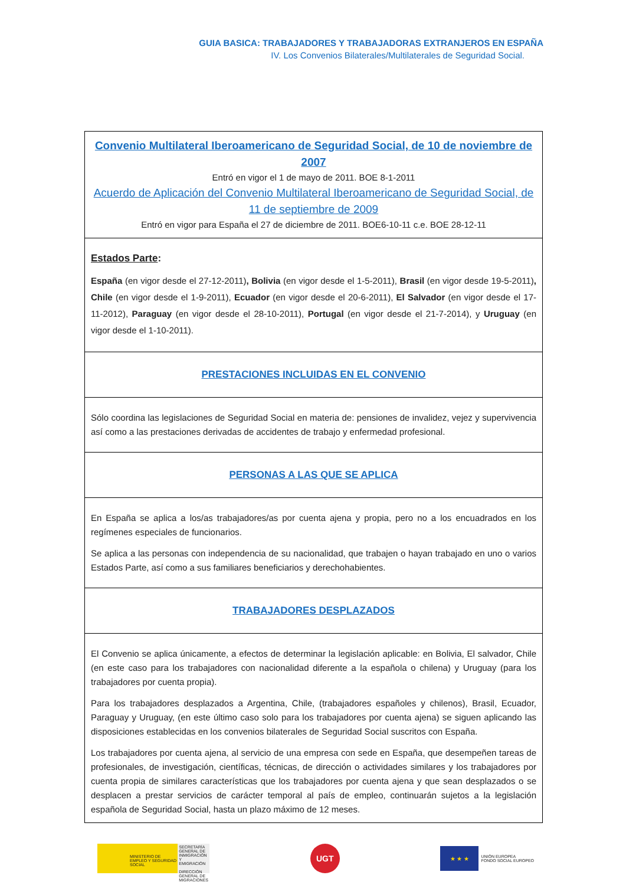GUIA BASICA: TRABAJADORES Y TRABAJADORAS EXTRANJEROS EN ESPAÑA
IV. Los Convenios Bilaterales/Multilaterales de Seguridad Social.
| Convenio Multilateral Iberoamericano de Seguridad Social, de 10 de noviembre de 2007 Entró en vigor el 1 de mayo de 2011. BOE 8-1-2011 Acuerdo de Aplicación del Convenio Multilateral Iberoamericano de Seguridad Social, de 11 de septiembre de 2009 Entró en vigor para España el 27 de diciembre de 2011. BOE6-10-11 c.e. BOE 28-12-11 |
| Estados Parte : España (en vigor desde el 27-12-2011) , Bolivia (en vigor desde el 1-5-2011), Brasil (en vigor desde 19-5-2011) , Chile (en vigor desde el 1-9-2011), Ecuador (en vigor desde el 20-6-2011), El Salvador (en vigor desde el 17-11-2012), Paraguay (en vigor desde el 28-10-2011), Portugal (en vigor desde el 21-7-2014), y Uruguay (en vigor desde el 1-10-2011). |
| PRESTACIONES INCLUIDAS EN EL CONVENIO |
| Sólo coordina las legislaciones de Seguridad Social en materia de: pensiones de invalidez, vejez y supervivencia así como a las prestaciones derivadas de accidentes de trabajo y enfermedad profesional. |
| PERSONAS A LAS QUE SE APLICA |
| En España se aplica a los/as trabajadores/as por cuenta ajena y propia, pero no a los encuadrados en los regímenes especiales de funcionarios. Se aplica a las personas con independencia de su nacionalidad, que trabajen o hayan trabajado en uno o varios Estados Parte, así como a sus familiares beneficiarios y derechohabientes. |
| TRABAJADORES DESPLAZADOS |
| El Convenio se aplica únicamente, a efectos de determinar la legislación aplicable: en Bolivia, El salvador, Chile (en este caso para los trabajadores con nacionalidad diferente a la española o chilena) y Uruguay (para los trabajadores por cuenta propia). Para los trabajadores desplazados a Argentina, Chile, (trabajadores españoles y chilenos), Brasil, Ecuador, Paraguay y Uruguay, (en este último caso solo para los trabajadores por cuenta ajena) se siguen aplicando las disposiciones establecidas en los convenios bilaterales de Seguridad Social suscritos con España. Los trabajadores por cuenta ajena, al servicio de una empresa con sede en España, que desempeñen tareas de profesionales, de investigación, científicas, técnicas, de dirección o actividades similares y los trabajadores por cuenta propia de similares características que los trabajadores por cuenta ajena y que sean desplazados o se desplacen a prestar servicios de carácter temporal al país de empleo, continuarán sujetos a la legislación española de Seguridad Social, hasta un plazo máximo de 12 meses. |
MINISTERIO DE EMPLEO Y SEGURIDAD SOCIAL
SECRETARÍA GENERAL DE INMIGRACIÓN Y EMIGRACIÓN
DIRECCIÓN GENERAL DE MIGRACIONES
UGT
★ ★ ★
UNIÓN EUROPEA
FONDO SOCIAL EUROPEO